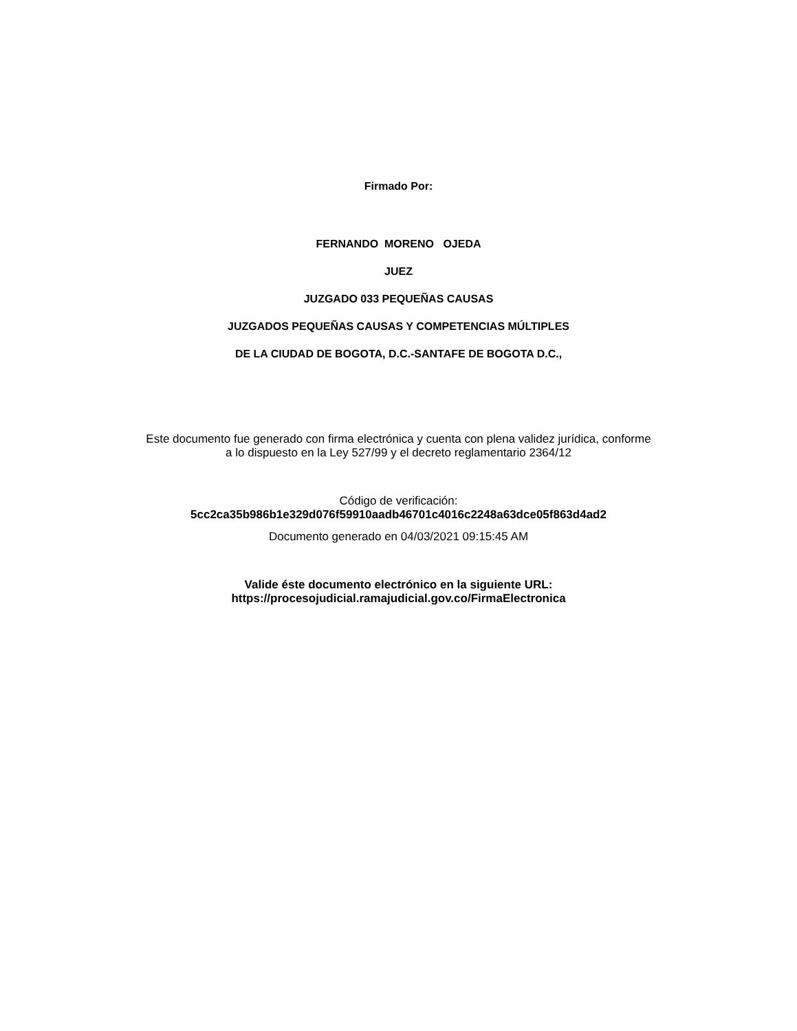Firmado Por:
FERNANDO MORENO OJEDA
JUEZ
JUZGADO 033 PEQUEÑAS CAUSAS
JUZGADOS PEQUEÑAS CAUSAS Y COMPETENCIAS MÚLTIPLES
DE LA CIUDAD DE BOGOTA, D.C.-SANTAFE DE BOGOTA D.C.,
Este documento fue generado con firma electrónica y cuenta con plena validez jurídica, conforme
a lo dispuesto en la Ley 527/99 y el decreto reglamentario 2364/12
Código de verificación:
5cc2ca35b986b1e329d076f59910aadb46701c4016c2248a63dce05f863d4ad2
Documento generado en 04/03/2021 09:15:45 AM
Valide éste documento electrónico en la siguiente URL:
https://procesojudicial.ramajudicial.gov.co/FirmaElectronica